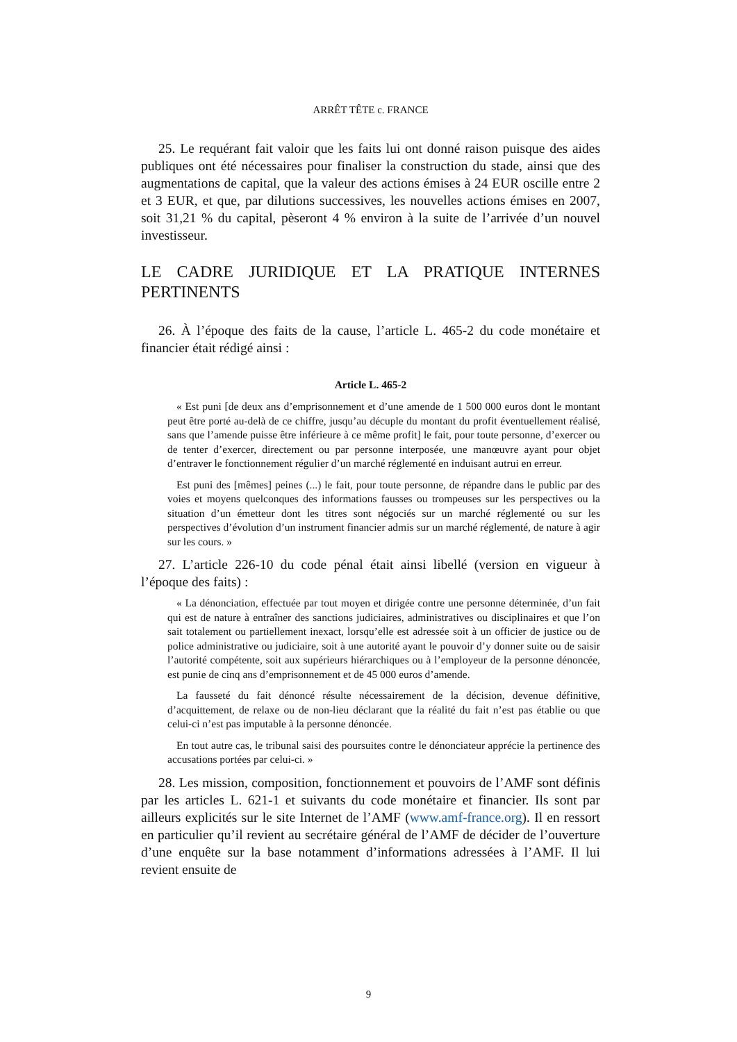ARRÊT TÊTE c. FRANCE
25. Le requérant fait valoir que les faits lui ont donné raison puisque des aides publiques ont été nécessaires pour finaliser la construction du stade, ainsi que des augmentations de capital, que la valeur des actions émises à 24 EUR oscille entre 2 et 3 EUR, et que, par dilutions successives, les nouvelles actions émises en 2007, soit 31,21 % du capital, pèseront 4 % environ à la suite de l’arrivée d’un nouvel investisseur.
LE CADRE JURIDIQUE ET LA PRATIQUE INTERNES PERTINENTS
26. À l’époque des faits de la cause, l’article L. 465-2 du code monétaire et financier était rédigé ainsi :
Article L. 465-2
« Est puni [de deux ans d’emprisonnement et d’une amende de 1 500 000 euros dont le montant peut être porté au-delà de ce chiffre, jusqu’au décuple du montant du profit éventuellement réalisé, sans que l’amende puisse être inférieure à ce même profit] le fait, pour toute personne, d’exercer ou de tenter d’exercer, directement ou par personne interposée, une manœuvre ayant pour objet d’entraver le fonctionnement régulier d’un marché réglementé en induisant autrui en erreur.
Est puni des [mêmes] peines (...) le fait, pour toute personne, de répandre dans le public par des voies et moyens quelconques des informations fausses ou trompeuses sur les perspectives ou la situation d’un émetteur dont les titres sont négociés sur un marché réglementé ou sur les perspectives d’évolution d’un instrument financier admis sur un marché réglementé, de nature à agir sur les cours. »
27. L’article 226-10 du code pénal était ainsi libellé (version en vigueur à l’époque des faits) :
« La dénonciation, effectuée par tout moyen et dirigée contre une personne déterminée, d’un fait qui est de nature à entraîner des sanctions judiciaires, administratives ou disciplinaires et que l’on sait totalement ou partiellement inexact, lorsqu’elle est adressée soit à un officier de justice ou de police administrative ou judiciaire, soit à une autorité ayant le pouvoir d’y donner suite ou de saisir l’autorité compétente, soit aux supérieurs hiérarchiques ou à l’employeur de la personne dénoncée, est punie de cinq ans d’emprisonnement et de 45 000 euros d’amende.
La fausseté du fait dénoncé résulte nécessairement de la décision, devenue définitive, d’acquittement, de relaxe ou de non-lieu déclarant que la réalité du fait n’est pas établie ou que celui-ci n’est pas imputable à la personne dénoncée.
En tout autre cas, le tribunal saisi des poursuites contre le dénonciateur apprécie la pertinence des accusations portées par celui-ci. »
28. Les mission, composition, fonctionnement et pouvoirs de l’AMF sont définis par les articles L. 621-1 et suivants du code monétaire et financier. Ils sont par ailleurs explicités sur le site Internet de l’AMF (www.amf-france.org). Il en ressort en particulier qu’il revient au secrétaire général de l’AMF de décider de l’ouverture d’une enquête sur la base notamment d’informations adressées à l’AMF. Il lui revient ensuite de
9